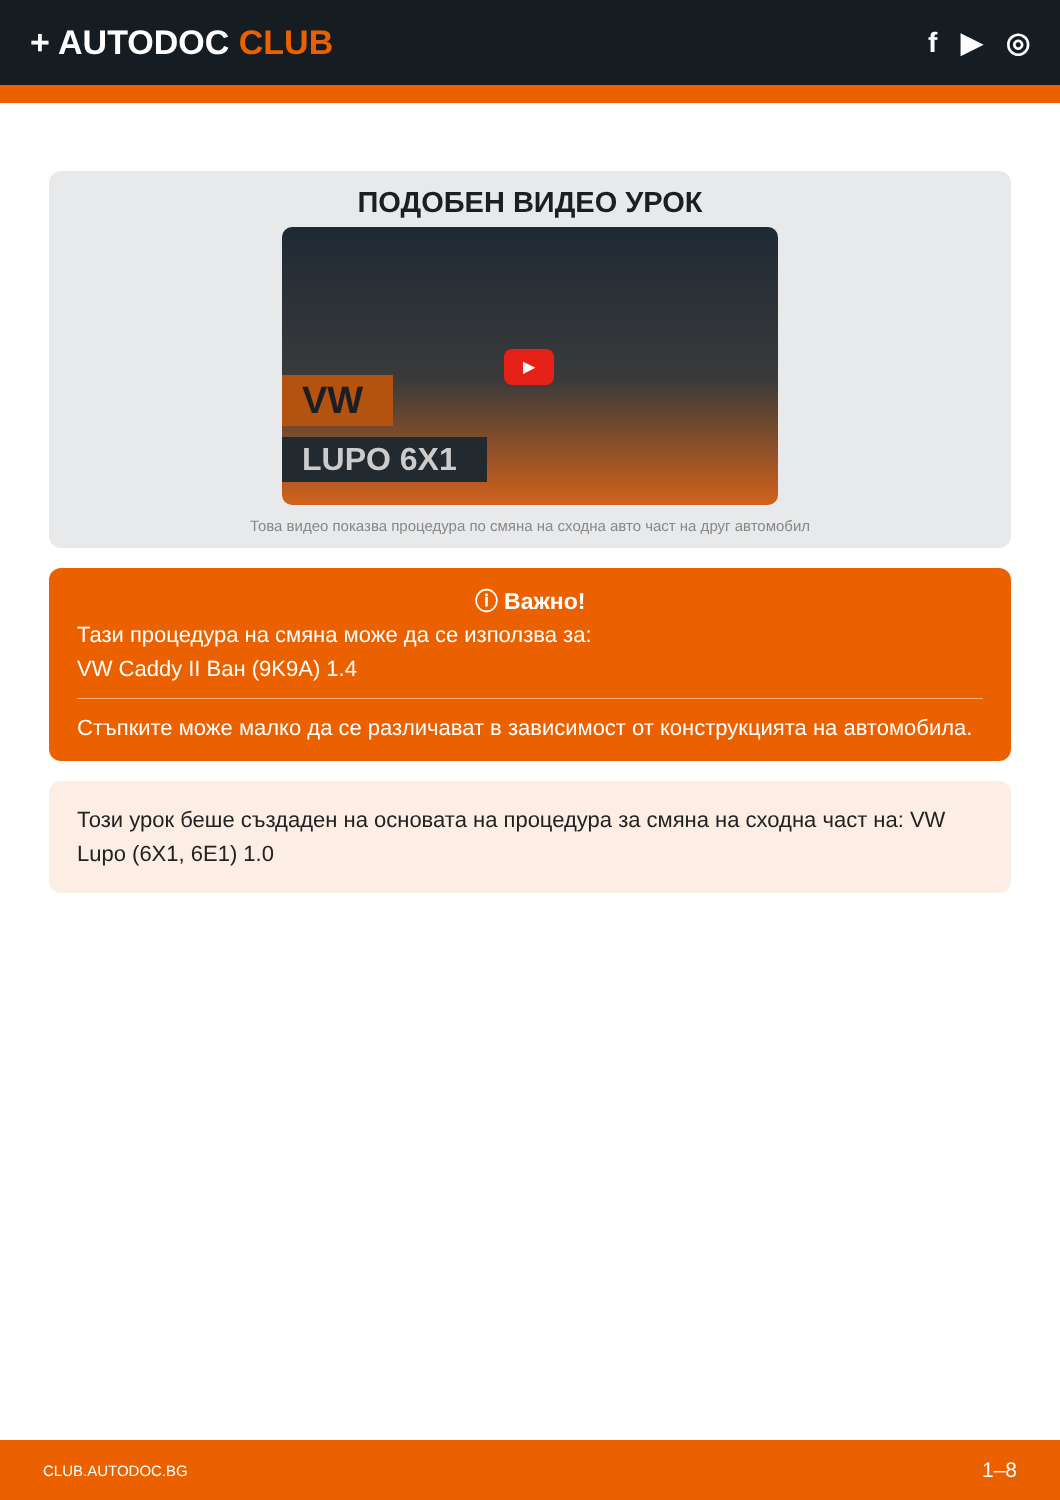+ AUTODOC CLUB
f ▶ ◎
ПОДОБЕН ВИДЕО УРОК
VW
LUPO 6X1
▶
Това видео показва процедура по смяна на сходна авто част на друг автомобил
ⓘ Важно!
Тази процедура на смяна може да се използва за:
VW Caddy II Ван (9K9A) 1.4
Стъпките може малко да се различават в зависимост от конструкцията на автомобила.
Този урок беше създаден на основата на процедура за смяна на сходна част на: VW Lupo (6X1, 6E1) 1.0
CLUB.AUTODOC.BG 1–8